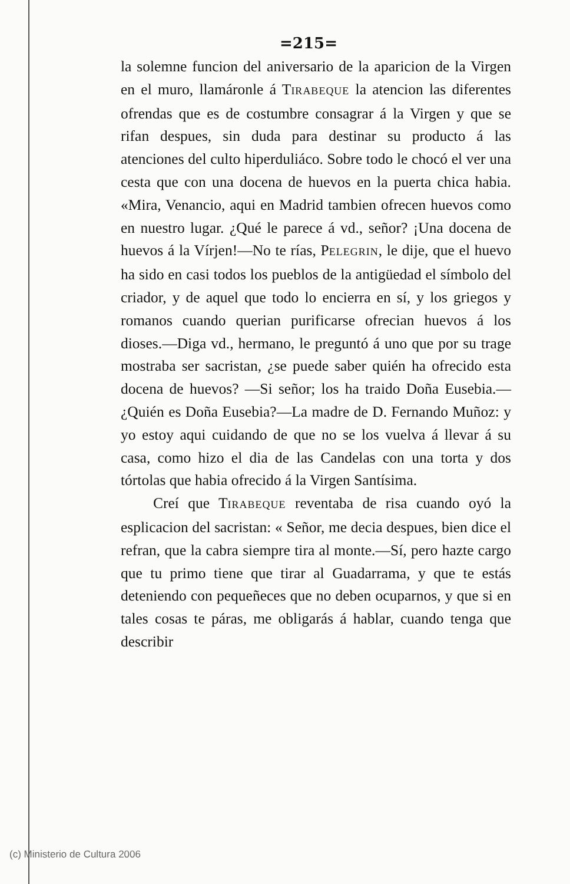=215=
la solemne funcion del aniversario de la aparicion de la Virgen en el muro, llamáronle á TIRABEQUE la atencion las diferentes ofrendas que es de costumbre consagrar á la Virgen y que se rifan despues, sin duda para destinar su producto á las atenciones del culto hiperduliáco. Sobre todo le chocó el ver una cesta que con una docena de huevos en la puerta chica habia. «Mira, Venancio, aqui en Madrid tambien ofrecen huevos como en nuestro lugar. ¿Qué le parece á vd., señor? ¡Una docena de huevos á la Vírjen!—No te rías, PELEGRIN, le dije, que el huevo ha sido en casi todos los pueblos de la antigüedad el símbolo del criador, y de aquel que todo lo encierra en sí, y los griegos y romanos cuando querian purificarse ofrecian huevos á los dioses.—Diga vd., hermano, le preguntó á uno que por su trage mostraba ser sacristan, ¿se puede saber quién ha ofrecido esta docena de huevos? —Si señor; los ha traido Doña Eusebia.—¿Quién es Doña Eusebia?—La madre de D. Fernando Muñoz: y yo estoy aqui cuidando de que no se los vuelva á llevar á su casa, como hizo el dia de las Candelas con una torta y dos tórtolas que habia ofrecido á la Virgen Santísima.
Creí que TIRABEQUE reventaba de risa cuando oyó la esplicacion del sacristan: « Señor, me decia despues, bien dice el refran, que la cabra siempre tira al monte.—Sí, pero hazte cargo que tu primo tiene que tirar al Guadarrama, y que te estás deteniendo con pequeñeces que no deben ocuparnos, y que si en tales cosas te páras, me obligarás á hablar, cuando tenga que describir
(c) Ministerio de Cultura 2006